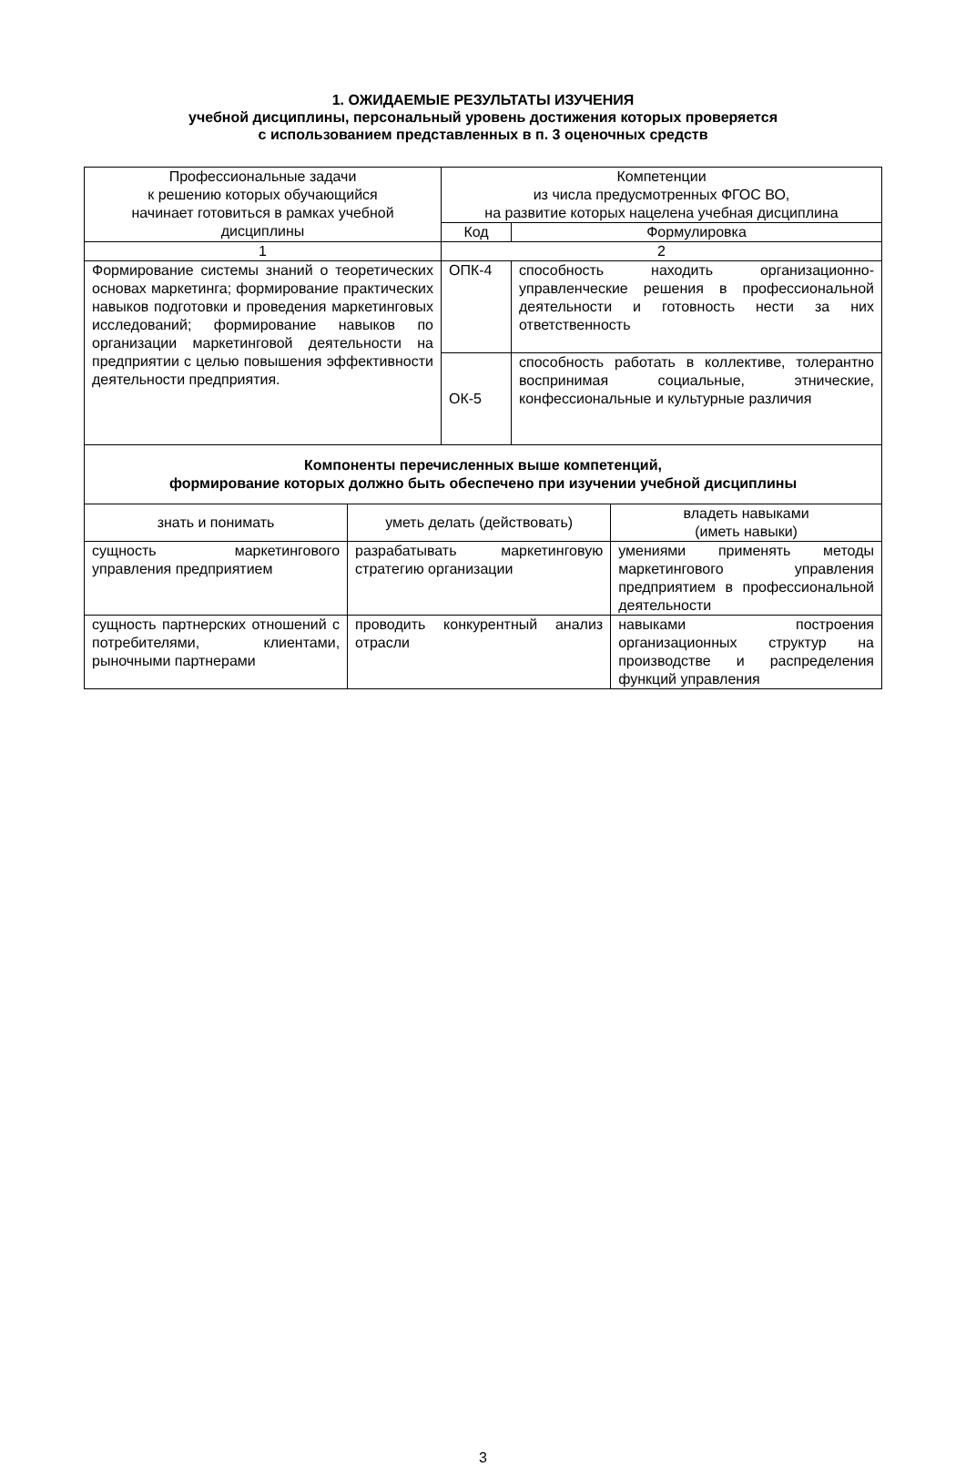1. ОЖИДАЕМЫЕ РЕЗУЛЬТАТЫ ИЗУЧЕНИЯ
учебной дисциплины, персональный уровень достижения которых проверяется
с использованием представленных в п. 3 оценочных средств
| Профессиональные задачи к решению которых обучающийся начинает готовиться в рамках учебной дисциплины | Компетенции из числа предусмотренных ФГОС ВО, на развитие которых нацелена учебная дисциплина | |
| --- | --- | --- |
| | Код | Формулировка |
| 1 | 2 | |
| Формирование системы знаний о теоретических основах маркетинга; формирование практических навыков подготовки и проведения маркетинговых исследований; формирование навыков по организации маркетинговой деятельности на предприятии с целью повышения эффективности деятельности предприятия. | ОПК-4 | способность находить организационно-управленческие решения в профессиональной деятельности и готовность нести за них ответственность |
| | ОК-5 | способность работать в коллективе, толерантно воспринимая социальные, этнические, конфессиональные и культурные различия |
| Компоненты перечисленных выше компетенций, формирование которых должно быть обеспечено при изучении учебной дисциплины | | |
| знать и понимать | уметь делать (действовать) | владеть навыками (иметь навыки) |
| сущность маркетингового управления предприятием | разрабатывать маркетинговую стратегию организации | умениями применять методы маркетингового управления предприятием в профессиональной деятельности |
| сущность партнерских отношений с потребителями, клиентами, рыночными партнерами | проводить конкурентный анализ отрасли | навыками построения организационных структур на производстве и распределения функций управления |
3